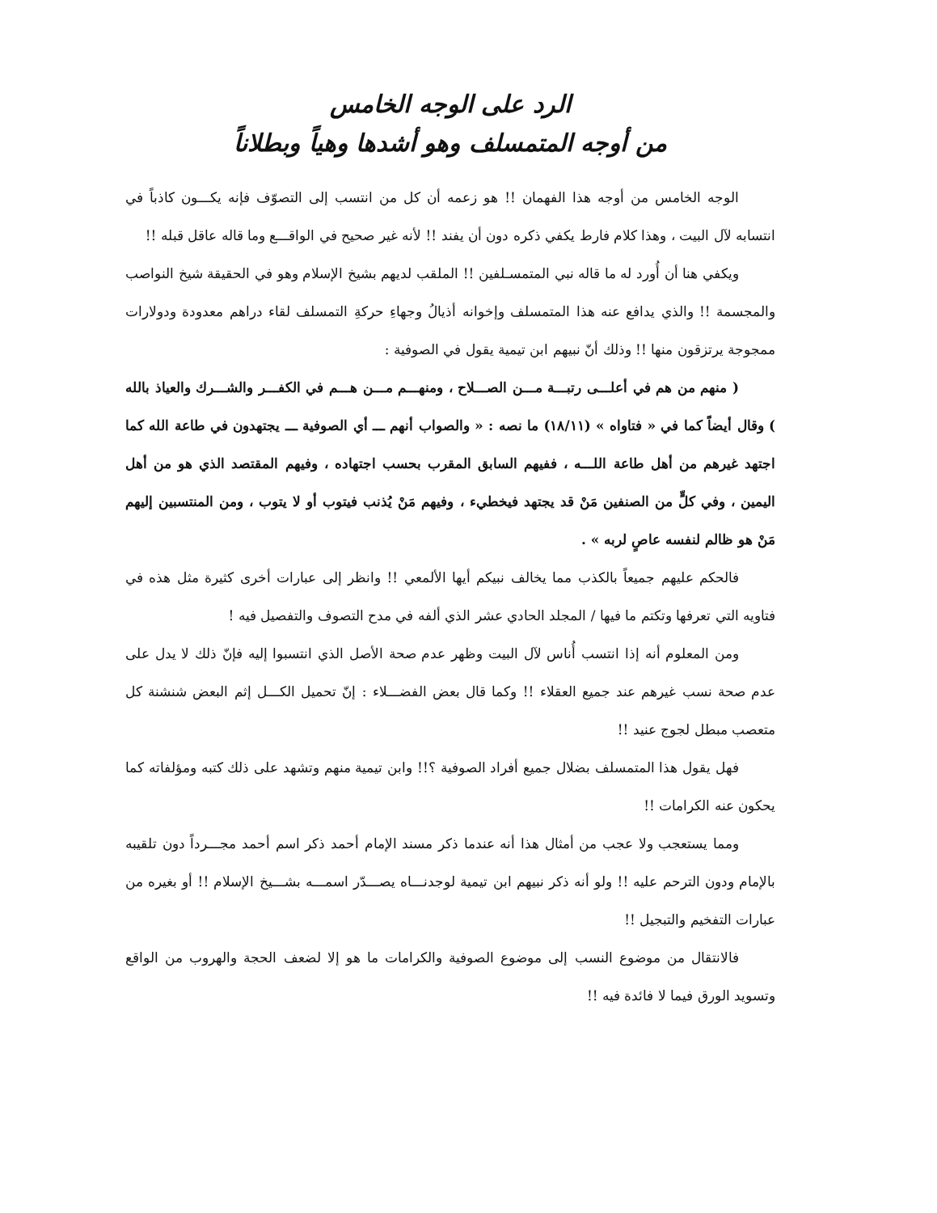الرد على الوجه الخامس
من أوجه المتمسلف وهو أشدها وهياً وبطلاناً
الوجه الخامس من أوجه هذا الفهمان !! هو زعمه أن كل من انتسب إلى التصوّف فإنه يكـــون كاذباً في انتسابه لآل البيت ، وهذا كلام فارط يكفي ذكره دون أن يفند !! لأنه غير صحيح في الواقـــع وما قاله عاقل قبله !!
ويكفي هنا أن أُورد له ما قاله نبي المتمسـلفين !! الملقب لديهم بشيخ الإسلام وهو في الحقيقة شيخ النواصب والمجسمة !! والذي يدافع عنه هذا المتمسلف وإخوانه أذيالُ وجهاءِ حركةِ التمسلف لقاء دراهم معدودة ودولارات ممجوجة يرتزقون منها !! وذلك أنّ نبيهم ابن تيمية يقول في الصوفية :
( منهم من هم في أعلـــى رتبـــة مـــن الصـــلاح ، ومنهـــم مـــن هـــم في الكفـــر والشـــرك والعياذ بالله ) وقال أيضاً كما في « فتاواه » (١٨/١١) ما نصه : « والصواب أنهم ـــ أي الصوفية ـــ يجتهدون في طاعة الله كما اجتهد غيرهم من أهل طاعة اللـــه ، ففيهم السابق المقرب بحسب اجتهاده ، وفيهم المقتصد الذي هو من أهل اليمين ، وفي كلٍّ من الصنفين مَنْ قد يجتهد فيخطيء ، وفيهم مَنْ يُذنب فيتوب أو لا يتوب ، ومن المنتسبين إليهم مَنْ هو ظالم لنفسه عاصٍ لربه » .
فالحكم عليهم جميعاً بالكذب مما يخالف نبيكم أيها الألمعي !! وانظر إلى عبارات أخرى كثيرة مثل هذه في فتاويه التي تعرفها وتكتم ما فيها / المجلد الحادي عشر الذي ألفه في مدح التصوف والتفصيل فيه !
ومن المعلوم أنه إذا انتسب أُناس لآل البيت وظهر عدم صحة الأصل الذي انتسبوا إليه فإنّ ذلك لا يدل على عدم صحة نسب غيرهم عند جميع العقلاء !! وكما قال بعض الفضـــلاء : إنّ تحميل الكـــل إثم البعض شنشنة كل متعصب مبطل لجوج عنيد !!
فهل يقول هذا المتمسلف بضلال جميع أفراد الصوفية ؟!! وابن تيمية منهم وتشهد على ذلك كتبه ومؤلفاته كما يحكون عنه الكرامات !!
ومما يستعجب ولا عجب من أمثال هذا أنه عندما ذكر مسند الإمام أحمد ذكر اسم أحمد مجـــرداً دون تلقيبه بالإمام ودون الترحم عليه !! ولو أنه ذكر نبيهم ابن تيمية لوجدنـــاه يصـــدّر اسمـــه بشـــيخ الإسلام !! أو بغيره من عبارات التفخيم والتبجيل !!
فالانتقال من موضوع النسب إلى موضوع الصوفية والكرامات ما هو إلا لضعف الحجة والهروب من الواقع وتسويد الورق فيما لا فائدة فيه !!